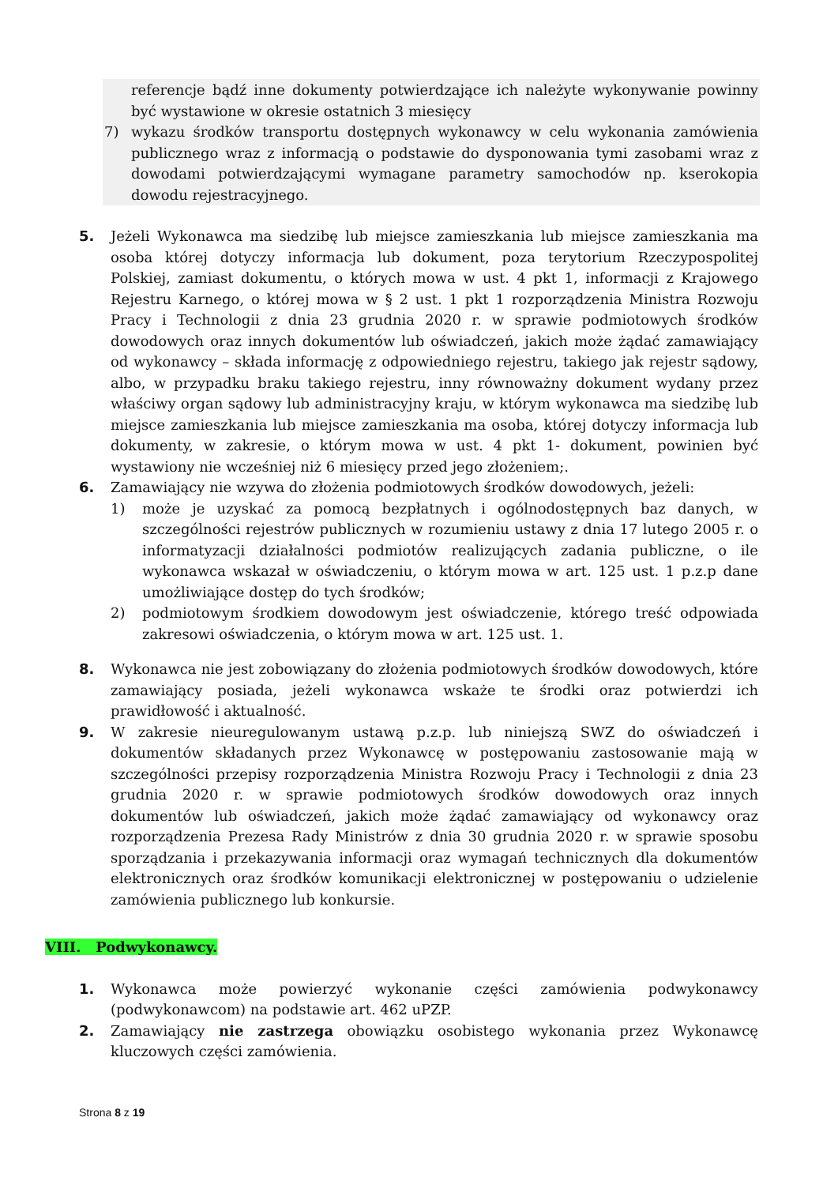referencje bądź inne dokumenty potwierdzające ich należyte wykonywanie powinny być wystawione w okresie ostatnich 3 miesięcy
7) wykazu środków transportu dostępnych wykonawcy w celu wykonania zamówienia publicznego wraz z informacją o podstawie do dysponowania tymi zasobami wraz z dowodami potwierdzającymi wymagane parametry samochodów np. kserokopia dowodu rejestracyjnego.
5. Jeżeli Wykonawca ma siedzibę lub miejsce zamieszkania lub miejsce zamieszkania ma osoba której dotyczy informacja lub dokument, poza terytorium Rzeczypospolitej Polskiej, zamiast dokumentu, o których mowa w ust. 4 pkt 1, informacji z Krajowego Rejestru Karnego, o której mowa w § 2 ust. 1 pkt 1 rozporządzenia Ministra Rozwoju Pracy i Technologii z dnia 23 grudnia 2020 r. w sprawie podmiotowych środków dowodowych oraz innych dokumentów lub oświadczeń, jakich może żądać zamawiający od wykonawcy – składa informację z odpowiedniego rejestru, takiego jak rejestr sądowy, albo, w przypadku braku takiego rejestru, inny równoważny dokument wydany przez właściwy organ sądowy lub administracyjny kraju, w którym wykonawca ma siedzibę lub miejsce zamieszkania lub miejsce zamieszkania ma osoba, której dotyczy informacja lub dokumenty, w zakresie, o którym mowa w ust. 4 pkt 1- dokument, powinien być wystawiony nie wcześniej niż 6 miesięcy przed jego złożeniem;.
6. Zamawiający nie wzywa do złożenia podmiotowych środków dowodowych, jeżeli:
1) może je uzyskać za pomocą bezpłatnych i ogólnodostępnych baz danych, w szczególności rejestrów publicznych w rozumieniu ustawy z dnia 17 lutego 2005 r. o informatyzacji działalności podmiotów realizujących zadania publiczne, o ile wykonawca wskazał w oświadczeniu, o którym mowa w art. 125 ust. 1 p.z.p dane umożliwiające dostęp do tych środków;
2) podmiotowym środkiem dowodowym jest oświadczenie, którego treść odpowiada zakresowi oświadczenia, o którym mowa w art. 125 ust. 1.
8. Wykonawca nie jest zobowiązany do złożenia podmiotowych środków dowodowych, które zamawiający posiada, jeżeli wykonawca wskaże te środki oraz potwierdzi ich prawidłowość i aktualność.
9. W zakresie nieuregulowanym ustawą p.z.p. lub niniejszą SWZ do oświadczeń i dokumentów składanych przez Wykonawcę w postępowaniu zastosowanie mają w szczególności przepisy rozporządzenia Ministra Rozwoju Pracy i Technologii z dnia 23 grudnia 2020 r. w sprawie podmiotowych środków dowodowych oraz innych dokumentów lub oświadczeń, jakich może żądać zamawiający od wykonawcy oraz rozporządzenia Prezesa Rady Ministrów z dnia 30 grudnia 2020 r. w sprawie sposobu sporządzania i przekazywania informacji oraz wymagań technicznych dla dokumentów elektronicznych oraz środków komunikacji elektronicznej w postępowaniu o udzielenie zamówienia publicznego lub konkursie.
VIII. Podwykonawcy.
1. Wykonawca może powierzyć wykonanie części zamówienia podwykonawcy (podwykonawcom) na podstawie art. 462 uPZP.
2. Zamawiający nie zastrzega obowiązku osobistego wykonania przez Wykonawcę kluczowych części zamówienia.
Strona 8 z 19